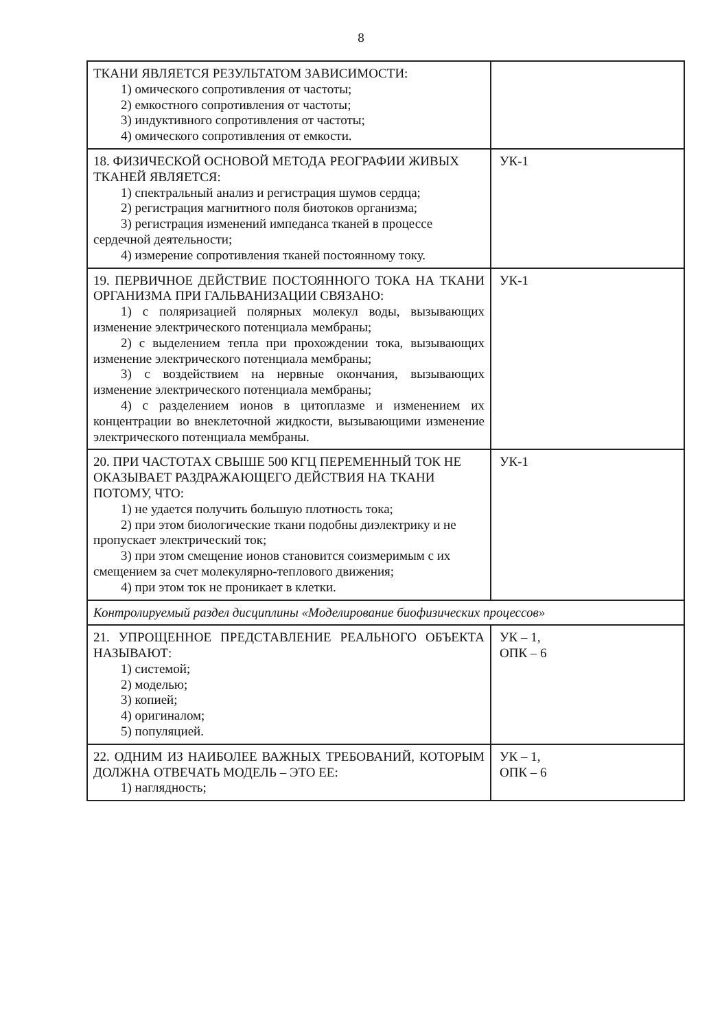8
| ТКАНИ ЯВЛЯЕТСЯ РЕЗУЛЬТАТОМ ЗАВИСИМОСТИ: 1) омического сопротивления от частоты; 2) емкостного сопротивления от частоты; 3) индуктивного сопротивления от частоты; 4) омического сопротивления от емкости. | |
| 18. ФИЗИЧЕСКОЙ ОСНОВОЙ МЕТОДА РЕОГРАФИИ ЖИВЫХ ТКАНЕЙ ЯВЛЯЕТСЯ: 1) спектральный анализ и регистрация шумов сердца; 2) регистрация магнитного поля биотоков организма; 3) регистрация изменений импеданса тканей в процессе сердечной деятельности; 4) измерение сопротивления тканей постоянному току. | УК-1 |
| 19. ПЕРВИЧНОЕ ДЕЙСТВИЕ ПОСТОЯННОГО ТОКА НА ТКАНИ ОРГАНИЗМА ПРИ ГАЛЬВАНИЗАЦИИ СВЯЗАНО: 1) с поляризацией полярных молекул воды, вызывающих изменение электрического потенциала мембраны; 2) с выделением тепла при прохождении тока, вызывающих изменение электрического потенциала мембраны; 3) с воздействием на нервные окончания, вызывающих изменение электрического потенциала мембраны; 4) с разделением ионов в цитоплазме и изменением их концентрации во внеклеточной жидкости, вызывающими изменение электрического потенциала мембраны. | УК-1 |
| 20. ПРИ ЧАСТОТАХ СВЫШЕ 500 КГЦ ПЕРЕМЕННЫЙ ТОК НЕ ОКАЗЫВАЕТ РАЗДРАЖАЮЩЕГО ДЕЙСТВИЯ НА ТКАНИ ПОТОМУ, ЧТО: 1) не удается получить большую плотность тока; 2) при этом биологические ткани подобны диэлектрику и не пропускает электрический ток; 3) при этом смещение ионов становится соизмеримым с их смещением за счет молекулярно-теплового движения; 4) при этом ток не проникает в клетки. | УК-1 |
| Контролируемый раздел дисциплины «Моделирование биофизических процессов» | |
| 21. УПРОЩЕННОЕ ПРЕДСТАВЛЕНИЕ РЕАЛЬНОГО ОБЪЕКТА НАЗЫВАЮТ: 1) системой; 2) моделью; 3) копией; 4) оригиналом; 5) популяцией. | УК – 1, ОПК – 6 |
| 22. ОДНИМ ИЗ НАИБОЛЕЕ ВАЖНЫХ ТРЕБОВАНИЙ, КОТОРЫМ ДОЛЖНА ОТВЕЧАТЬ МОДЕЛЬ – ЭТО ЕЕ: 1) наглядность; | УК – 1, ОПК – 6 |